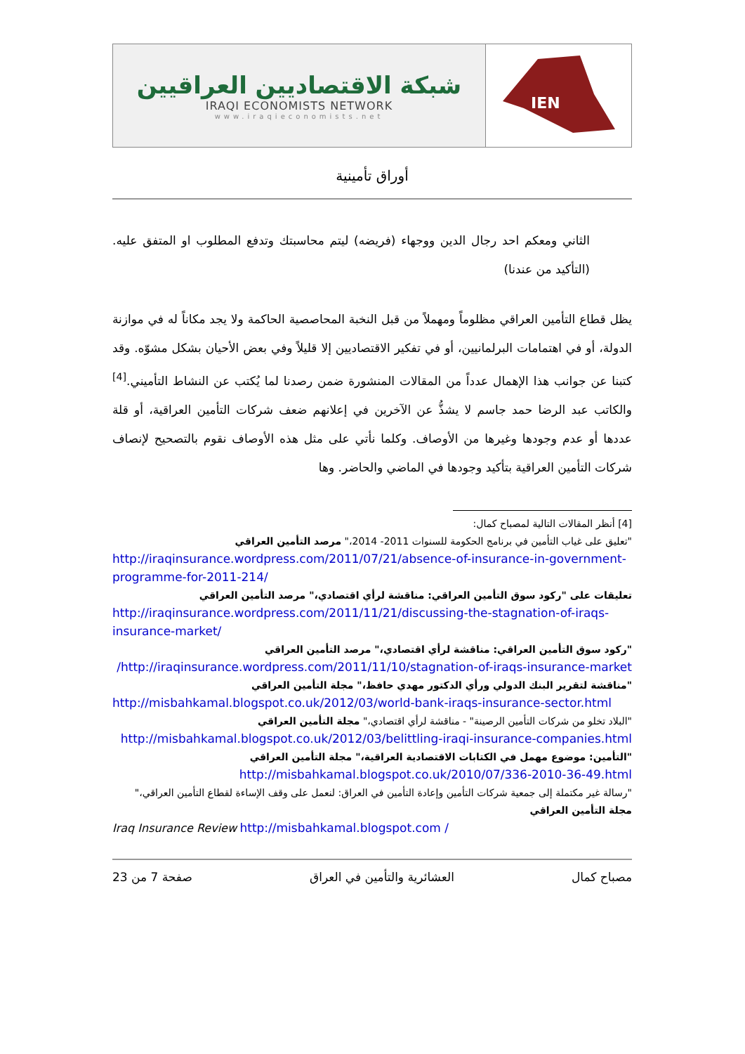| شبكة الاقتصاديين العراقيين IRAQI ECONOMISTS NETWORK www.iraqieconomists.net | IEN |
أوراق تأمينية
الثاني ومعكم احد رجال الدين ووجهاء (فريضه) ليتم محاسبتك وتدفع المطلوب او المتفق عليه. (التأكيد من عندنا)
يظل قطاع التأمين العراقي مظلوماً ومهملاً من قبل النخبة المحاصصية الحاكمة ولا يجد مكاناً له في موازنة الدولة، أو في اهتمامات البرلمانيين، أو في تفكير الاقتصاديين إلا قليلاً وفي بعض الأحيان بشكل مشوّه. وقد كتبنا عن جوانب هذا الإهمال عدداً من المقالات المنشورة ضمن رصدنا لما يُكتب عن النشاط التأميني.<sup>[4]</sup> والكاتب عبد الرضا حمد جاسم لا يشذُّ عن الآخرين في إعلانهم ضعف شركات التأمين العراقية، أو قلة عددها أو عدم وجودها وغيرها من الأوصاف. وكلما نأتي على مثل هذه الأوصاف نقوم بالتصحيح لإنصاف شركات التأمين العراقية بتأكيد وجودها في الماضي والحاضر. وها
[4] أنظر المقالات التالية لمصباح كمال:
"تعليق على غياب التأمين في برنامج الحكومة للسنوات 2011- 2014،" مرصد التأمين العراقي
http://iraqinsurance.wordpress.com/2011/07/21/absence-of-insurance-in-government-programme-for-2011-214/
تعليقات على "ركود سوق التأمين العراقي: مناقشة لرأي اقتصادي،" مرصد التأمين العراقي
http://iraqinsurance.wordpress.com/2011/11/21/discussing-the-stagnation-of-iraqs-insurance-market/
"ركود سوق التأمين العراقي: مناقشة لرأي اقتصادي،" مرصد التأمين العراقي
http://iraqinsurance.wordpress.com/2011/11/10/stagnation-of-iraqs-insurance-market/
"مناقشة لتقرير البنك الدولي ورأي الدكتور مهدي حافظ،" مجلة التأمين العراقي
http://misbahkamal.blogspot.co.uk/2012/03/world-bank-iraqs-insurance-sector.html
"البلاد تخلو من شركات التأمين الرصينة" - مناقشة لرأي اقتصادي،" مجلة التأمين العراقي
http://misbahkamal.blogspot.co.uk/2012/03/belittling-iraqi-insurance-companies.html
"التأمين: موضوع مهمل في الكتابات الاقتصادية العراقية،" مجلة التأمين العراقي
http://misbahkamal.blogspot.co.uk/2010/07/336-2010-36-49.html
"رسالة غير مكتملة إلى جمعية شركات التأمين وإعادة التأمين في العراق: لنعمل على وقف الإساءة لقطاع التأمين العراقي،" مجلة التأمين العراقي
Iraq Insurance Review http://misbahkamal.blogspot.com /
مصباح كمال العشائرية والتأمين في العراق صفحة 7 من 23